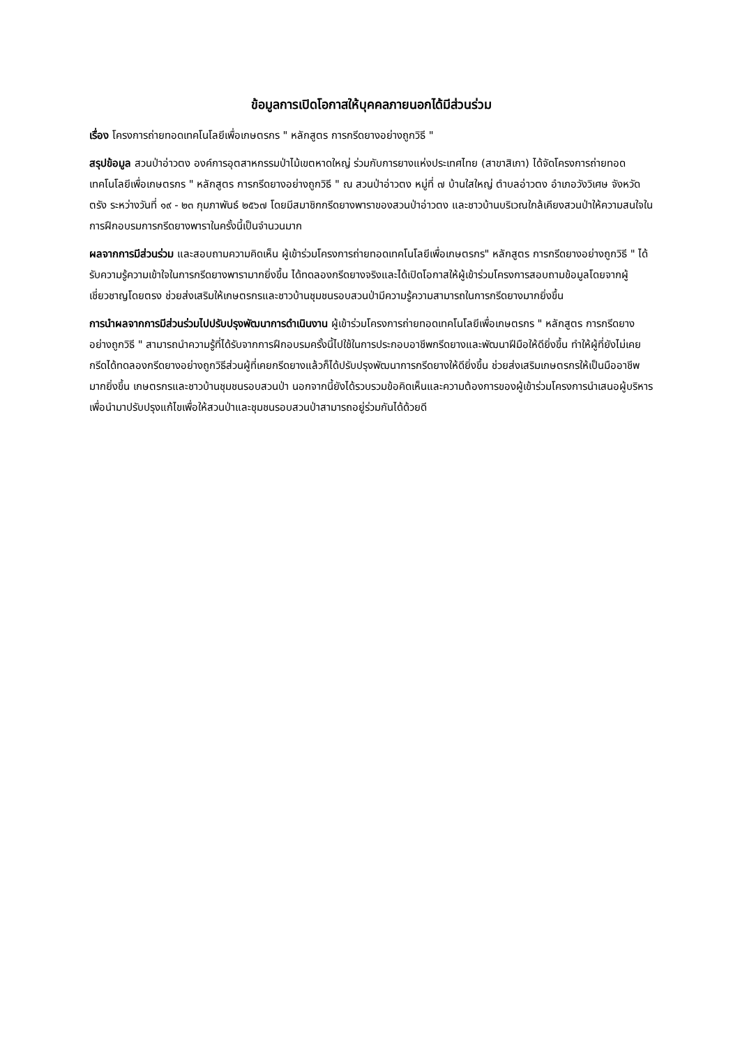ข้อมูลการเปิดโอกาสให้บุคคลภายนอกได้มีส่วนร่วม
เรื่อง โครงการถ่ายทอดเทคโนโลยีเพื่อเกษตรกร " หลักสูตร การกรีดยางอย่างถูกวิธี "
สรุปข้อมูล สวนป่าอ่าวตง องค์การอุตสาหกรรมป่าไม้เขตหาดใหญ่ ร่วมกับการยางแห่งประเทศไทย (สาขาสิเกา) ได้จัดโครงการถ่ายทอดเทคโนโลยีเพื่อเกษตรกร " หลักสูตร การกรีดยางอย่างถูกวิธี " ณ สวนป่าอ่าวตง หมู่ที่ ๗ บ้านใสใหญ่ ตำบลอ่าวตง อำเภอวังวิเศษ จังหวัดตรัง ระหว่างวันที่ ๑๙ - ๒๓ กุมภาพันธ์ ๒๕๖๗ โดยมีสมาชิกกรีดยางพาราของสวนป่าอ่าวตง และชาวบ้านบริเวณใกล้เคียงสวนป่าให้ความสนใจในการฝึกอบรมการกรีดยางพาราในครั้งนี้เป็นจำนวนมาก
ผลจากการมีส่วนร่วม และสอบถามความคิดเห็น ผู้เข้าร่วมโครงการถ่ายทอดเทคโนโลยีเพื่อเกษตรกร" หลักสูตร การกรีดยางอย่างถูกวิธี " ได้รับความรู้ความเข้าใจในการกรีดยางพารามากยิ่งขึ้น ได้ทดลองกรีดยางจริงและได้เปิดโอกาสให้ผู้เข้าร่วมโครงการสอบถามข้อมูลโดยจากผู้เชี่ยวชาญโดยตรง ช่วยส่งเสริมให้เกษตรกรและชาวบ้านชุมชนรอบสวนป่ามีความรู้ความสามารถในการกรีดยางมากยิ่งขึ้น
การนำผลจากการมีส่วนร่วมไปปรับปรุงพัฒนาการดำเนินงาน ผู้เข้าร่วมโครงการถ่ายทอดเทคโนโลยีเพื่อเกษตรกร " หลักสูตร การกรีดยางอย่างถูกวิธี " สามารถนำความรู้ที่ได้รับจากการฝึกอบรมครั้งนี้ไปใช้ในการประกอบอาชีพกรีดยางและพัฒนาฝีมือให้ดียิ่งขึ้น ทำให้ผู้ที่ยังไม่เคยกรีดได้ทดลองกรีดยางอย่างถูกวิธีส่วนผู้ที่เคยกรีดยางแล้วก็ได้ปรับปรุงพัฒนาการกรีดยางให้ดียิ่งขึ้น ช่วยส่งเสริมเกษตรกรให้เป็นมืออาชีพมากยิ่งขึ้น เกษตรกรและชาวบ้านชุมชนรอบสวนป่า นอกจากนี้ยังได้รวบรวมข้อคิดเห็นและความต้องการของผู้เข้าร่วมโครงการนำเสนอผู้บริหารเพื่อนำมาปรับปรุงแก้ไขเพื่อให้สวนป่าและชุมชนรอบสวนป่าสามารถอยู่ร่วมกันได้ด้วยดี